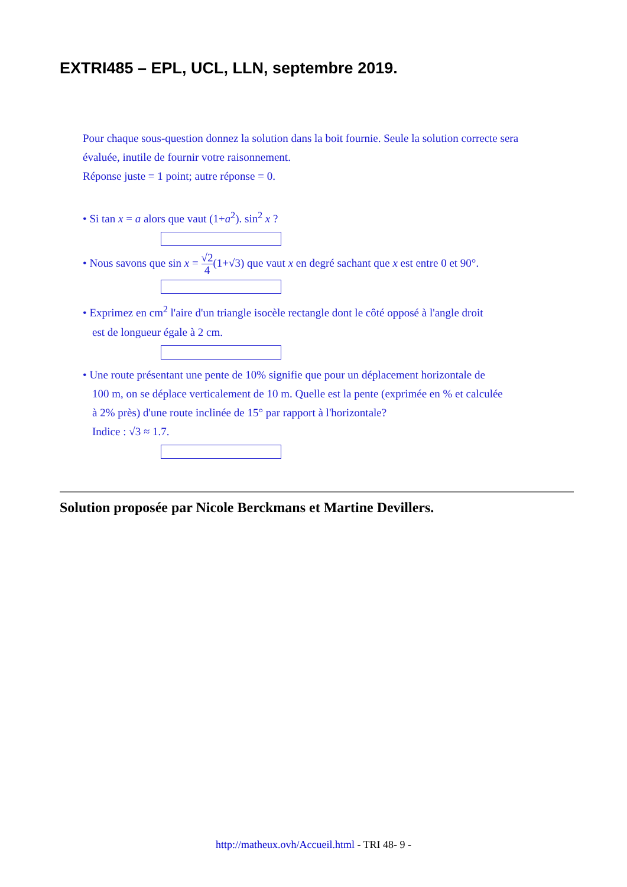EXTRI485 – EPL, UCL, LLN, septembre 2019.
Pour chaque sous-question donnez la solution dans la boit fournie. Seule la solution correcte sera évaluée, inutile de fournir votre raisonnement.
Réponse juste = 1 point; autre réponse = 0.
• Si tan x = a alors que vaut (1+a<sup>2</sup>). sin<sup>2</sup> x ?
• Nous savons que sin x = √2 4(1+√3) que vaut x en degré sachant que x est entre 0 et 90°.
• Exprimez en cm<sup>2</sup> l'aire d'un triangle isocèle rectangle dont le côté opposé à l'angle droit
est de longueur égale à 2 cm.
• Une route présentant une pente de 10% signifie que pour un déplacement horizontale de
100 m, on se déplace verticalement de 10 m. Quelle est la pente (exprimée en % et calculée
à 2% près) d'une route inclinée de 15° par rapport à l'horizontale?
Indice : √3 ≈ 1.7.
Solution proposée par Nicole Berckmans et Martine Devillers.
http://matheux.ovh/Accueil.html - TRI 48- 9 -